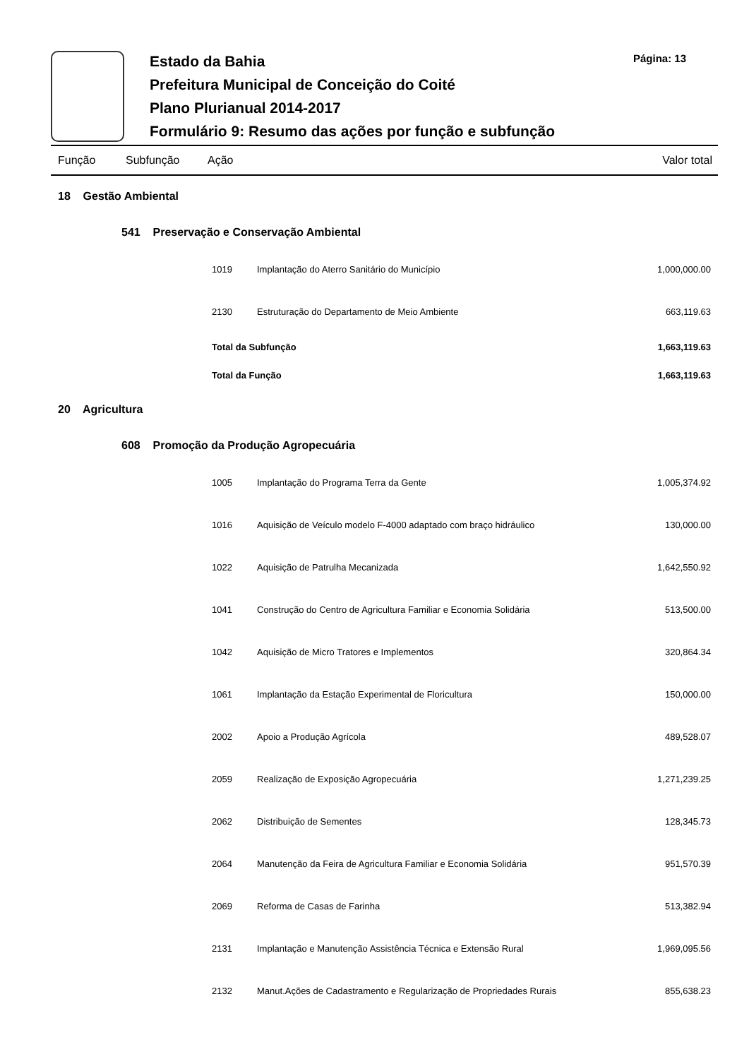Estado da Bahia
Prefeitura Municipal de Conceição do Coité
Plano Plurianual 2014-2017
Formulário 9: Resumo das ações por função e subfunção
Página: 13
Função Subfunção Ação Valor total
| | 18 Gestão Ambiental | | | | |
| | | 541 Preservação e Conservação Ambiental | | | |
| | | | 1019 | Implantação do Aterro Sanitário do Município | 1,000,000.00 |
| | | | 2130 | Estruturação do Departamento de Meio Ambiente | 663,119.63 |
| | | | Total da Subfunção | | 1,663,119.63 |
| | | | Total da Função | | 1,663,119.63 |
| | 20 Agricultura | | | | |
| | | 608 Promoção da Produção Agropecuária | | | |
| | | | 1005 | Implantação do Programa Terra da Gente | 1,005,374.92 |
| | | | 1016 | Aquisição de Veículo modelo F-4000 adaptado com braço hidráulico | 130,000.00 |
| | | | 1022 | Aquisição de Patrulha Mecanizada | 1,642,550.92 |
| | | | 1041 | Construção do Centro de Agricultura Familiar e Economia Solidária | 513,500.00 |
| | | | 1042 | Aquisição de Micro Tratores e Implementos | 320,864.34 |
| | | | 1061 | Implantação da Estação Experimental de Floricultura | 150,000.00 |
| | | | 2002 | Apoio a Produção Agrícola | 489,528.07 |
| | | | 2059 | Realização de Exposição Agropecuária | 1,271,239.25 |
| | | | 2062 | Distribuição de Sementes | 128,345.73 |
| | | | 2064 | Manutenção da Feira de Agricultura Familiar e Economia Solidária | 951,570.39 |
| | | | 2069 | Reforma de Casas de Farinha | 513,382.94 |
| | | | 2131 | Implantação e Manutenção Assistência Técnica e Extensão Rural | 1,969,095.56 |
| | | | 2132 | Manut.Ações de Cadastramento e Regularização de Propriedades Rurais | 855,638.23 |